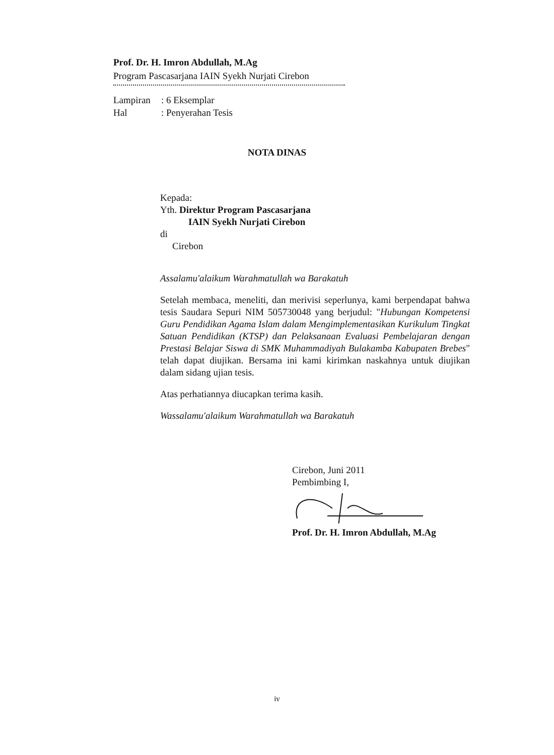Prof. Dr. H. Imron Abdullah, M.Ag
Program Pascasarjana IAIN Syekh Nurjati Cirebon
Lampiran: 6 Eksemplar
Hal: Penyerahan Tesis
NOTA DINAS
Kepada:
Yth. Direktur Program Pascasarjana
IAIN Syekh Nurjati Cirebon
di
Cirebon
Assalamu'alaikum Warahmatullah wa Barakatuh
Setelah membaca, meneliti, dan merivisi seperlunya, kami berpendapat bahwa tesis Saudara Sepuri NIM 505730048 yang berjudul: "Hubungan Kompetensi Guru Pendidikan Agama Islam dalam Mengimplementasikan Kurikulum Tingkat Satuan Pendidikan (KTSP) dan Pelaksanaan Evaluasi Pembelajaran dengan Prestasi Belajar Siswa di SMK Muhammadiyah Bulakamba Kabupaten Brebes" telah dapat diujikan. Bersama ini kami kirimkan naskahnya untuk diujikan dalam sidang ujian tesis.
Atas perhatiannya diucapkan terima kasih.
Wassalamu'alaikum Warahmatullah wa Barakatuh
Cirebon, Juni 2011
Pembimbing I,
Prof. Dr. H. Imron Abdullah, M.Ag
iv